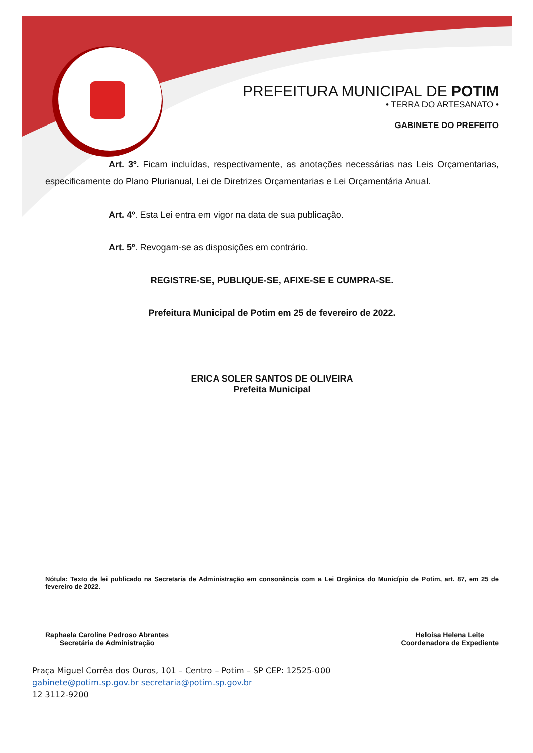PREFEITURA MUNICIPAL DE POTIM
• TERRA DO ARTESANATO •
GABINETE DO PREFEITO
Art. 3º. Ficam incluídas, respectivamente, as anotações necessárias nas Leis Orçamentarias, especificamente do Plano Plurianual, Lei de Diretrizes Orçamentarias e Lei Orçamentária Anual.
Art. 4º. Esta Lei entra em vigor na data de sua publicação.
Art. 5º. Revogam-se as disposições em contrário.
REGISTRE-SE, PUBLIQUE-SE, AFIXE-SE E CUMPRA-SE.
Prefeitura Municipal de Potim em 25 de fevereiro de 2022.
ERICA SOLER SANTOS DE OLIVEIRA
Prefeita Municipal
Nótula: Texto de lei publicado na Secretaria de Administração em consonância com a Lei Orgânica do Município de Potim, art. 87, em 25 de fevereiro de 2022.
Raphaela Caroline Pedroso Abrantes
Secretária de Administração
Heloisa Helena Leite
Coordenadora de Expediente
Praça Miguel Corrêa dos Ouros, 101 – Centro – Potim – SP CEP: 12525-000
gabinete@potim.sp.gov.br secretaria@potim.sp.gov.br
12 3112-9200